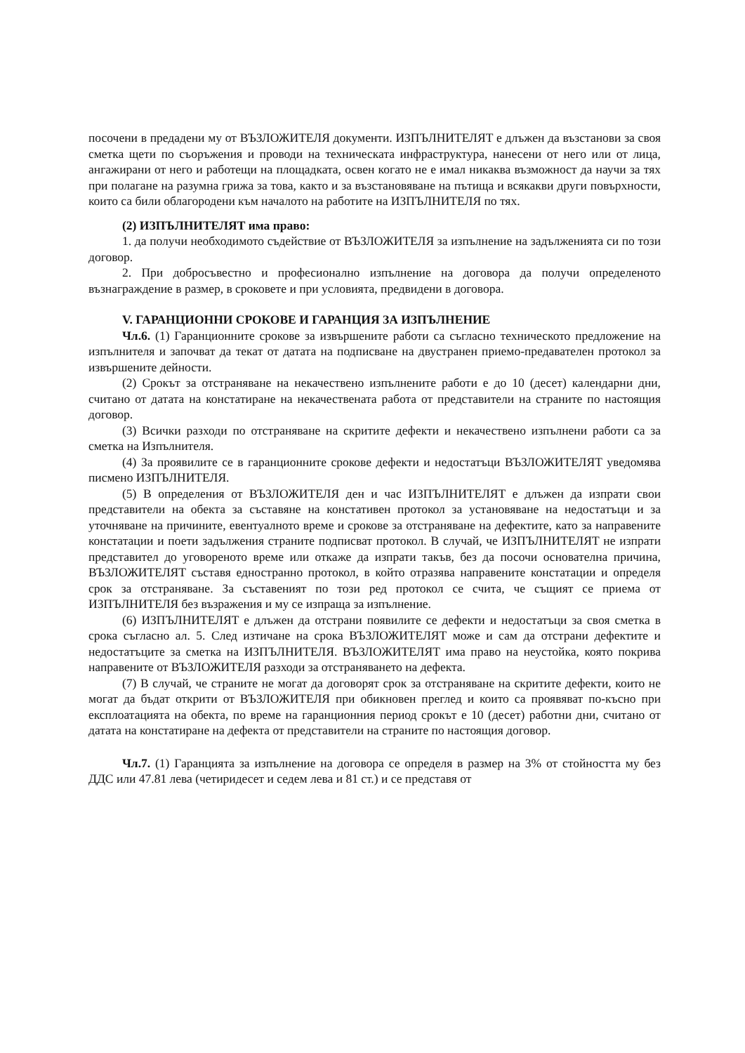посочени в предадени му от ВЪЗЛОЖИТЕЛЯ документи. ИЗПЪЛНИТЕЛЯТ е длъжен да възстанови за своя сметка щети по съоръжения и проводи на техническата инфраструктура, нанесени от него или от лица, ангажирани от него и работещи на площадката, освен когато не е имал никаква възможност да научи за тях при полагане на разумна грижа за това, както и за възстановяване на пътища и всякакви други повърхности, които са били облагородени към началото на работите на ИЗПЪЛНИТЕЛЯ по тях.
(2) ИЗПЪЛНИТЕЛЯТ има право:
1. да получи необходимото съдействие от ВЪЗЛОЖИТЕЛЯ за изпълнение на задълженията си по този договор.
2. При добросъвестно и професионално изпълнение на договора да получи определеното възнаграждение в размер, в сроковете и при условията, предвидени в договора.
V. ГАРАНЦИОННИ СРОКОВЕ И ГАРАНЦИЯ ЗА ИЗПЪЛНЕНИЕ
Чл.6. (1) Гаранционните срокове за извършените работи са съгласно техническото предложение на изпълнителя и започват да текат от датата на подписване на двустранен приемо-предавателен протокол за извършените дейности.
(2) Срокът за отстраняване на некачествено изпълнените работи е до 10 (десет) календарни дни, считано от датата на констатиране на некачествената работа от представители на страните по настоящия договор.
(3) Всички разходи по отстраняване на скритите дефекти и некачествено изпълнени работи са за сметка на Изпълнителя.
(4) За проявилите се в гаранционните срокове дефекти и недостатъци ВЪЗЛОЖИТЕЛЯТ уведомява писмено ИЗПЪЛНИТЕЛЯ.
(5) В определения от ВЪЗЛОЖИТЕЛЯ ден и час ИЗПЪЛНИТЕЛЯТ е длъжен да изпрати свои представители на обекта за съставяне на констативен протокол за установяване на недостатъци и за уточняване на причините, евентуалното време и срокове за отстраняване на дефектите, като за направените констатации и поети задължения страните подписват протокол. В случай, че ИЗПЪЛНИТЕЛЯТ не изпрати представител до уговореното време или откаже да изпрати такъв, без да посочи основателна причина, ВЪЗЛОЖИТЕЛЯТ съставя едностранно протокол, в който отразява направените констатации и определя срок за отстраняване. За съставеният по този ред протокол се счита, че същият се приема от ИЗПЪЛНИТЕЛЯ без възражения и му се изпраща за изпълнение.
(6) ИЗПЪЛНИТЕЛЯТ е длъжен да отстрани появилите се дефекти и недостатъци за своя сметка в срока съгласно ал. 5. След изтичане на срока ВЪЗЛОЖИТЕЛЯТ може и сам да отстрани дефектите и недостатъците за сметка на ИЗПЪЛНИТЕЛЯ. ВЪЗЛОЖИТЕЛЯТ има право на неустойка, която покрива направените от ВЪЗЛОЖИТЕЛЯ разходи за отстраняването на дефекта.
(7) В случай, че страните не могат да договорят срок за отстраняване на скритите дефекти, които не могат да бъдат открити от ВЪЗЛОЖИТЕЛЯ при обикновен преглед и които са проявяват по-късно при експлоатацията на обекта, по време на гаранционния период срокът е 10 (десет) работни дни, считано от датата на констатиране на дефекта от представители на страните по настоящия договор.
Чл.7. (1) Гаранцията за изпълнение на договора се определя в размер на 3% от стойността му без ДДС или 47.81 лева (четиридесет и седем лева и 81 ст.) и се представя от